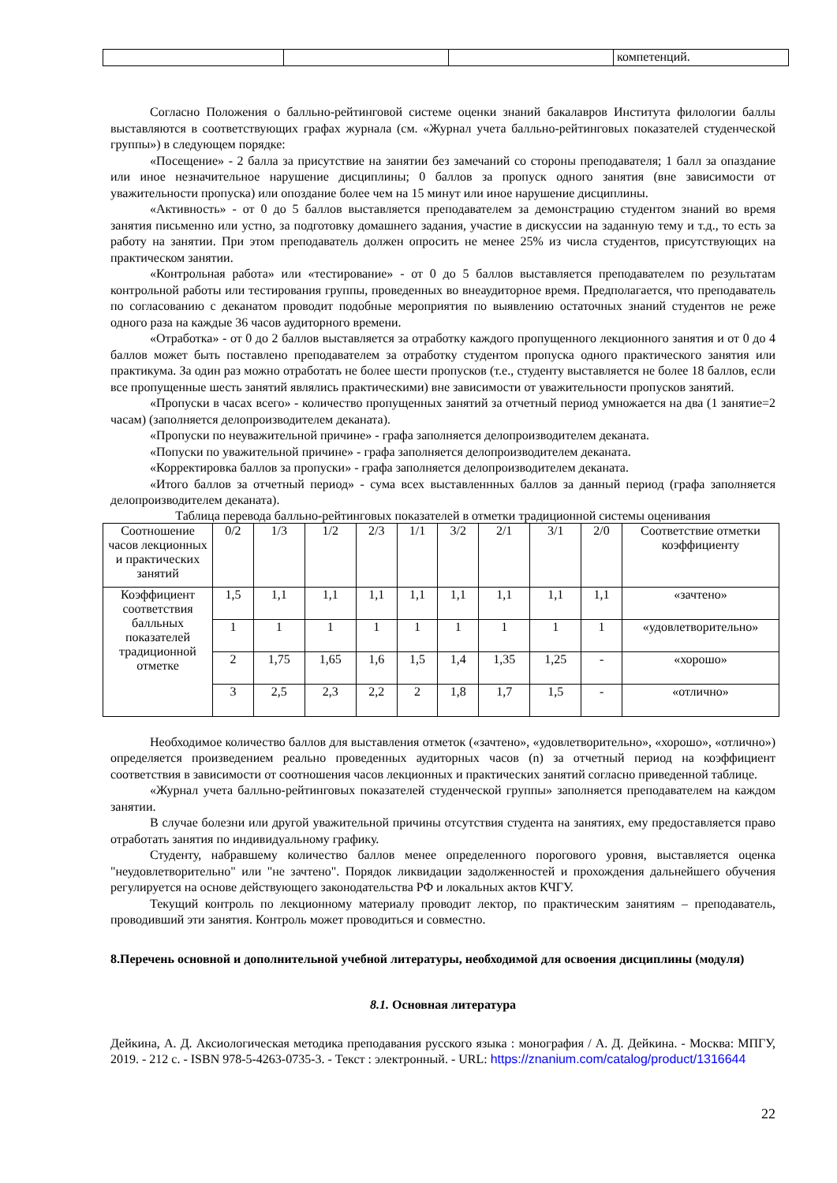| | | | компетенций. |
Согласно Положения о балльно-рейтинговой системе оценки знаний бакалавров Института филологии баллы выставляются в соответствующих графах журнала (см. «Журнал учета балльно-рейтинговых показателей студенческой группы») в следующем порядке:
«Посещение» - 2 балла за присутствие на занятии без замечаний со стороны преподавателя; 1 балл за опаздание или иное незначительное нарушение дисциплины; 0 баллов за пропуск одного занятия (вне зависимости от уважительности пропуска) или опоздание более чем на 15 минут или иное нарушение дисциплины.
«Активность» - от 0 до 5 баллов выставляется преподавателем за демонстрацию студентом знаний во время занятия письменно или устно, за подготовку домашнего задания, участие в дискуссии на заданную тему и т.д., то есть за работу на занятии. При этом преподаватель должен опросить не менее 25% из числа студентов, присутствующих на практическом занятии.
«Контрольная работа» или «тестирование» - от 0 до 5 баллов выставляется преподавателем по результатам контрольной работы или тестирования группы, проведенных во внеаудиторное время. Предполагается, что преподаватель по согласованию с деканатом проводит подобные мероприятия по выявлению остаточных знаний студентов не реже одного раза на каждые 36 часов аудиторного времени.
«Отработка» - от 0 до 2 баллов выставляется за отработку каждого пропущенного лекционного занятия и от 0 до 4 баллов может быть поставлено преподавателем за отработку студентом пропуска одного практического занятия или практикума. За один раз можно отработать не более шести пропусков (т.е., студенту выставляется не более 18 баллов, если все пропущенные шесть занятий являлись практическими) вне зависимости от уважительности пропусков занятий.
«Пропуски в часах всего» - количество пропущенных занятий за отчетный период умножается на два (1 занятие=2 часам) (заполняется делопроизводителем деканата).
«Пропуски по неуважительной причине» - графа заполняется делопроизводителем деканата.
«Попуски по уважительной причине» - графа заполняется делопроизводителем деканата.
«Корректировка баллов за пропуски» - графа заполняется делопроизводителем деканата.
«Итого баллов за отчетный период» - сума всех выставленнных баллов за данный период (графа заполняется делопроизводителем деканата).
Таблица перевода балльно-рейтинговых показателей в отметки традиционной системы оценивания
| Соотношение часов лекционных и практических занятий | 0/2 | 1/3 | 1/2 | 2/3 | 1/1 | 3/2 | 2/1 | 3/1 | 2/0 | Соответствие отметки коэффициенту |
| Коэффициент соответствия балльных показателей традиционной отметке | 1,5 | 1,1 | 1,1 | 1,1 | 1,1 | 1,1 | 1,1 | 1,1 | 1,1 | «зачтено» |
| | 1 | 1 | 1 | 1 | 1 | 1 | 1 | 1 | 1 | «удовлетворительно» |
| | 2 | 1,75 | 1,65 | 1,6 | 1,5 | 1,4 | 1,35 | 1,25 | - | «хорошо» |
| | 3 | 2,5 | 2,3 | 2,2 | 2 | 1,8 | 1,7 | 1,5 | - | «отлично» |
Необходимое количество баллов для выставления отметок («зачтено», «удовлетворительно», «хорошо», «отлично») определяется произведением реально проведенных аудиторных часов (n) за отчетный период на коэффициент соответствия в зависимости от соотношения часов лекционных и практических занятий согласно приведенной таблице.
«Журнал учета балльно-рейтинговых показателей студенческой группы» заполняется преподавателем на каждом занятии.
В случае болезни или другой уважительной причины отсутствия студента на занятиях, ему предоставляется право отработать занятия по индивидуальному графику.
Студенту, набравшему количество баллов менее определенного порогового уровня, выставляется оценка "неудовлетворительно" или "не зачтено". Порядок ликвидации задолженностей и прохождения дальнейшего обучения регулируется на основе действующего законодательства РФ и локальных актов КЧГУ.
Текущий контроль по лекционному материалу проводит лектор, по практическим занятиям – преподаватель, проводивший эти занятия. Контроль может проводиться и совместно.
8.Перечень основной и дополнительной учебной литературы, необходимой для освоения дисциплины (модуля)
8.1. Основная литература
Дейкина, А. Д. Аксиологическая методика преподавания русского языка : монография / А. Д. Дейкина. - Москва: МПГУ, 2019. - 212 с. - ISBN 978-5-4263-0735-3. - Текст : электронный. - URL: https://znanium.com/catalog/product/1316644
22